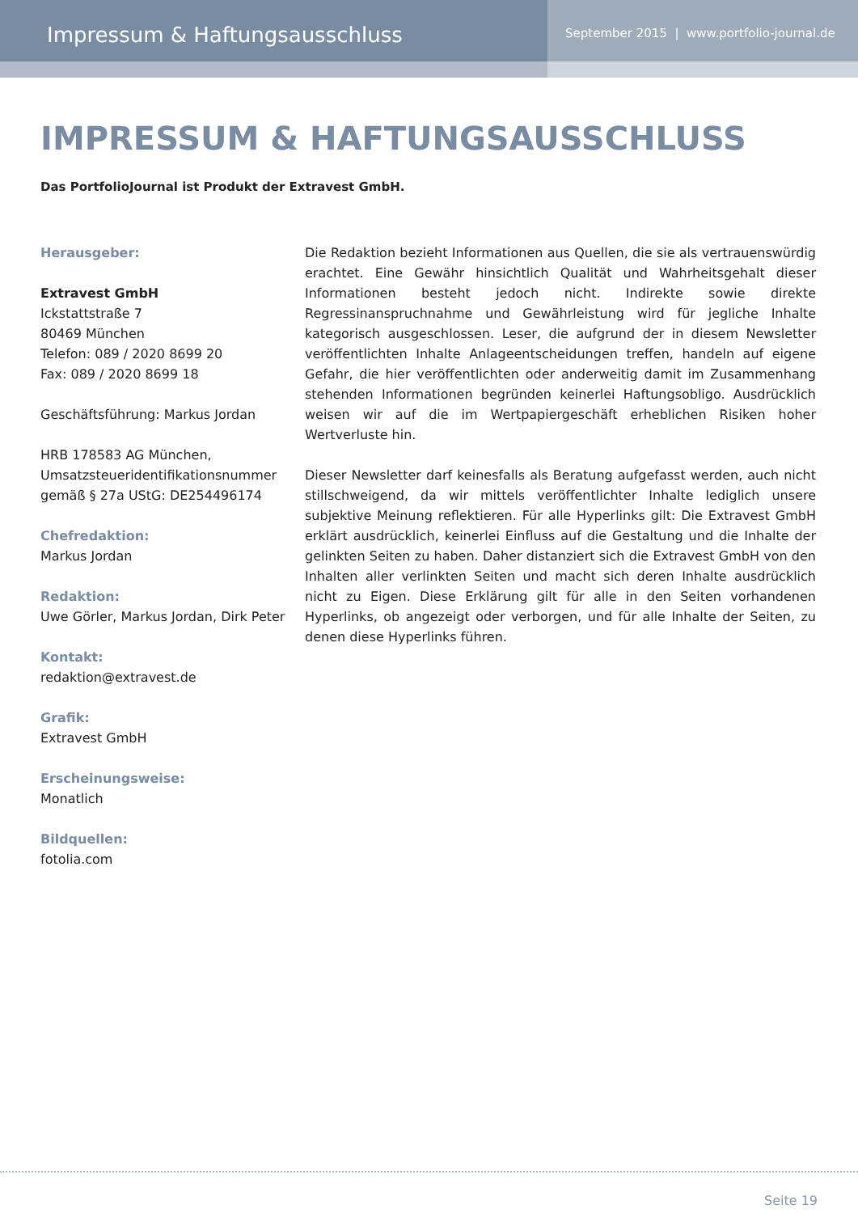Impressum & Haftungsausschluss
September 2015 | www.portfolio-journal.de
IMPRESSUM & HAFTUNGSAUSSCHLUSS
Das PortfolioJournal ist Produkt der Extravest GmbH.
Herausgeber:
Extravest GmbH
Ickstattstraße 7
80469 München
Telefon: 089 / 2020 8699 20
Fax: 089 / 2020 8699 18
Geschäftsführung: Markus Jordan
HRB 178583 AG München,
Umsatzsteueridentifikationsnummer gemäß § 27a UStG: DE254496174
Chefredaktion:
Markus Jordan
Redaktion:
Uwe Görler, Markus Jordan, Dirk Peter
Kontakt:
redaktion@extravest.de
Grafik:
Extravest GmbH
Erscheinungsweise:
Monatlich
Bildquellen:
fotolia.com
Die Redaktion bezieht Informationen aus Quellen, die sie als vertrauenswürdig erachtet. Eine Gewähr hinsichtlich Qualität und Wahrheitsgehalt dieser Informationen besteht jedoch nicht. Indirekte sowie direkte Regressinanspruchnahme und Gewährleistung wird für jegliche Inhalte kategorisch ausgeschlossen. Leser, die aufgrund der in diesem Newsletter veröffentlichten Inhalte Anlageentscheidungen treffen, handeln auf eigene Gefahr, die hier veröffentlichten oder anderweitig damit im Zusammenhang stehenden Informationen begründen keinerlei Haftungsobligo. Ausdrücklich weisen wir auf die im Wertpapiergeschäft erheblichen Risiken hoher Wertverluste hin.
Dieser Newsletter darf keinesfalls als Beratung aufgefasst werden, auch nicht stillschweigend, da wir mittels veröffentlichter Inhalte lediglich unsere subjektive Meinung reflektieren. Für alle Hyperlinks gilt: Die Extravest GmbH erklärt ausdrücklich, keinerlei Einfluss auf die Gestaltung und die Inhalte der gelinkten Seiten zu haben. Daher distanziert sich die Extravest GmbH von den Inhalten aller verlinkten Seiten und macht sich deren Inhalte ausdrücklich nicht zu Eigen. Diese Erklärung gilt für alle in den Seiten vorhandenen Hyperlinks, ob angezeigt oder verborgen, und für alle Inhalte der Seiten, zu denen diese Hyperlinks führen.
Seite 19